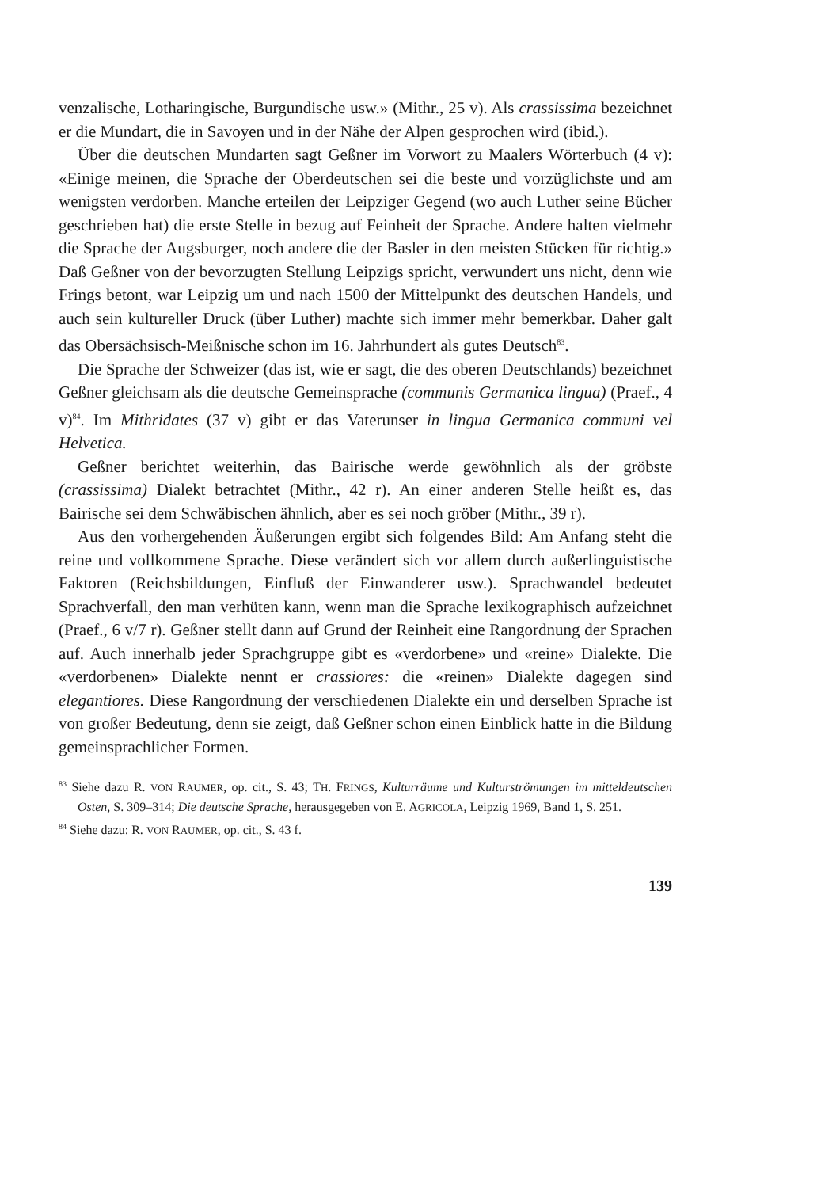venzalische, Lotharingische, Burgundische usw.» (Mithr., 25 v). Als crassissima bezeichnet er die Mundart, die in Savoyen und in der Nähe der Alpen gesprochen wird (ibid.).
Über die deutschen Mundarten sagt Geßner im Vorwort zu Maalers Wörterbuch (4 v): «Einige meinen, die Sprache der Oberdeutschen sei die beste und vorzüglichste und am wenigsten verdorben. Manche erteilen der Leipziger Gegend (wo auch Luther seine Bücher geschrieben hat) die erste Stelle in bezug auf Feinheit der Sprache. Andere halten vielmehr die Sprache der Augsburger, noch andere die der Basler in den meisten Stücken für richtig.» Daß Geßner von der bevorzugten Stellung Leipzigs spricht, verwundert uns nicht, denn wie Frings betont, war Leipzig um und nach 1500 der Mittelpunkt des deutschen Handels, und auch sein kultureller Druck (über Luther) machte sich immer mehr bemerkbar. Daher galt das Obersächsisch-Meißnische schon im 16. Jahrhundert als gutes Deutsch<sup>83</sup>.
Die Sprache der Schweizer (das ist, wie er sagt, die des oberen Deutschlands) bezeichnet Geßner gleichsam als die deutsche Gemeinsprache (communis Germanica lingua) (Praef., 4 v)<sup>84</sup>. Im Mithridates (37 v) gibt er das Vaterunser in lingua Germanica communi vel Helvetica.
Geßner berichtet weiterhin, das Bairische werde gewöhnlich als der gröbste (crassissima) Dialekt betrachtet (Mithr., 42 r). An einer anderen Stelle heißt es, das Bairische sei dem Schwäbischen ähnlich, aber es sei noch gröber (Mithr., 39 r).
Aus den vorhergehenden Äußerungen ergibt sich folgendes Bild: Am Anfang steht die reine und vollkommene Sprache. Diese verändert sich vor allem durch außerlinguistische Faktoren (Reichsbildungen, Einfluß der Einwanderer usw.). Sprachwandel bedeutet Sprachverfall, den man verhüten kann, wenn man die Sprache lexikographisch aufzeichnet (Praef., 6 v/7 r). Geßner stellt dann auf Grund der Reinheit eine Rangordnung der Sprachen auf. Auch innerhalb jeder Sprachgruppe gibt es «verdorbene» und «reine» Dialekte. Die «verdorbenen» Dialekte nennt er crassiores: die «reinen» Dialekte dagegen sind elegantiores. Diese Rangordnung der verschiedenen Dialekte ein und derselben Sprache ist von großer Bedeutung, denn sie zeigt, daß Geßner schon einen Einblick hatte in die Bildung gemeinsprachlicher Formen.
<sup>83</sup> Siehe dazu R. VON RAUMER, op. cit., S. 43; TH. FRINGS, Kulturräume und Kulturströmungen im mitteldeutschen Osten, S. 309–314; Die deutsche Sprache, herausgegeben von E. AGRICOLA, Leipzig 1969, Band 1, S. 251.
<sup>84</sup> Siehe dazu: R. VON RAUMER, op. cit., S. 43 f.
139